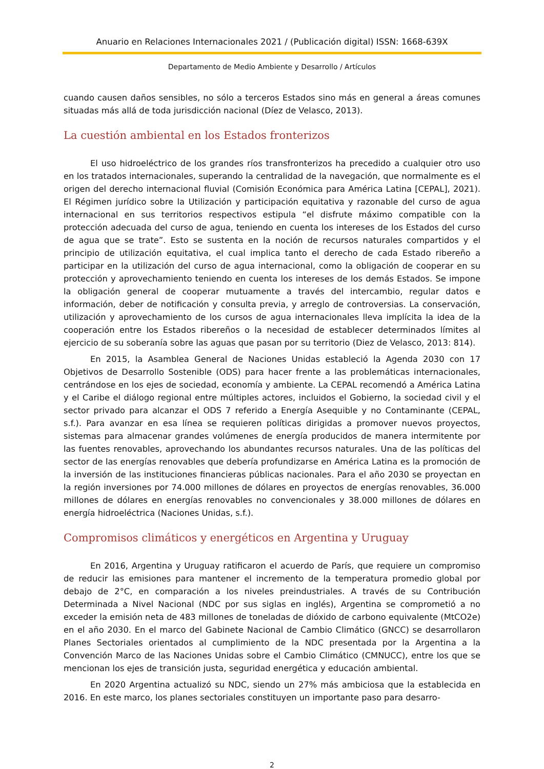Anuario en Relaciones Internacionales 2021 / (Publicación digital) ISSN: 1668-639X
Departamento de Medio Ambiente y Desarrollo / Artículos
cuando causen daños sensibles, no sólo a terceros Estados sino más en general a áreas comunes situadas más allá de toda jurisdicción nacional (Díez de Velasco, 2013).
La cuestión ambiental en los Estados fronterizos
El uso hidroeléctrico de los grandes ríos transfronterizos ha precedido a cualquier otro uso en los tratados internacionales, superando la centralidad de la navegación, que normalmente es el origen del derecho internacional fluvial (Comisión Económica para América Latina [CEPAL], 2021). El Régimen jurídico sobre la Utilización y participación equitativa y razonable del curso de agua internacional en sus territorios respectivos estipula “el disfrute máximo compatible con la protección adecuada del curso de agua, teniendo en cuenta los intereses de los Estados del curso de agua que se trate”. Esto se sustenta en la noción de recursos naturales compartidos y el principio de utilización equitativa, el cual implica tanto el derecho de cada Estado ribereño a participar en la utilización del curso de agua internacional, como la obligación de cooperar en su protección y aprovechamiento teniendo en cuenta los intereses de los demás Estados. Se impone la obligación general de cooperar mutuamente a través del intercambio, regular datos e información, deber de notificación y consulta previa, y arreglo de controversias. La conservación, utilización y aprovechamiento de los cursos de agua internacionales lleva implícita la idea de la cooperación entre los Estados ribereños o la necesidad de establecer determinados límites al ejercicio de su soberanía sobre las aguas que pasan por su territorio (Diez de Velasco, 2013: 814).
En 2015, la Asamblea General de Naciones Unidas estableció la Agenda 2030 con 17 Objetivos de Desarrollo Sostenible (ODS) para hacer frente a las problemáticas internacionales, centrándose en los ejes de sociedad, economía y ambiente. La CEPAL recomendó a América Latina y el Caribe el diálogo regional entre múltiples actores, incluidos el Gobierno, la sociedad civil y el sector privado para alcanzar el ODS 7 referido a Energía Asequible y no Contaminante (CEPAL, s.f.). Para avanzar en esa línea se requieren políticas dirigidas a promover nuevos proyectos, sistemas para almacenar grandes volúmenes de energía producidos de manera intermitente por las fuentes renovables, aprovechando los abundantes recursos naturales. Una de las políticas del sector de las energías renovables que debería profundizarse en América Latina es la promoción de la inversión de las instituciones financieras públicas nacionales. Para el año 2030 se proyectan en la región inversiones por 74.000 millones de dólares en proyectos de energías renovables, 36.000 millones de dólares en energías renovables no convencionales y 38.000 millones de dólares en energía hidroeléctrica (Naciones Unidas, s.f.).
Compromisos climáticos y energéticos en Argentina y Uruguay
En 2016, Argentina y Uruguay ratificaron el acuerdo de París, que requiere un compromiso de reducir las emisiones para mantener el incremento de la temperatura promedio global por debajo de 2°C, en comparación a los niveles preindustriales. A través de su Contribución Determinada a Nivel Nacional (NDC por sus siglas en inglés), Argentina se comprometió a no exceder la emisión neta de 483 millones de toneladas de dióxido de carbono equivalente (MtCO2e) en el año 2030. En el marco del Gabinete Nacional de Cambio Climático (GNCC) se desarrollaron Planes Sectoriales orientados al cumplimiento de la NDC presentada por la Argentina a la Convención Marco de las Naciones Unidas sobre el Cambio Climático (CMNUCC), entre los que se mencionan los ejes de transición justa, seguridad energética y educación ambiental.
En 2020 Argentina actualizó su NDC, siendo un 27% más ambiciosa que la establecida en 2016. En este marco, los planes sectoriales constituyen un importante paso para desarro-
2